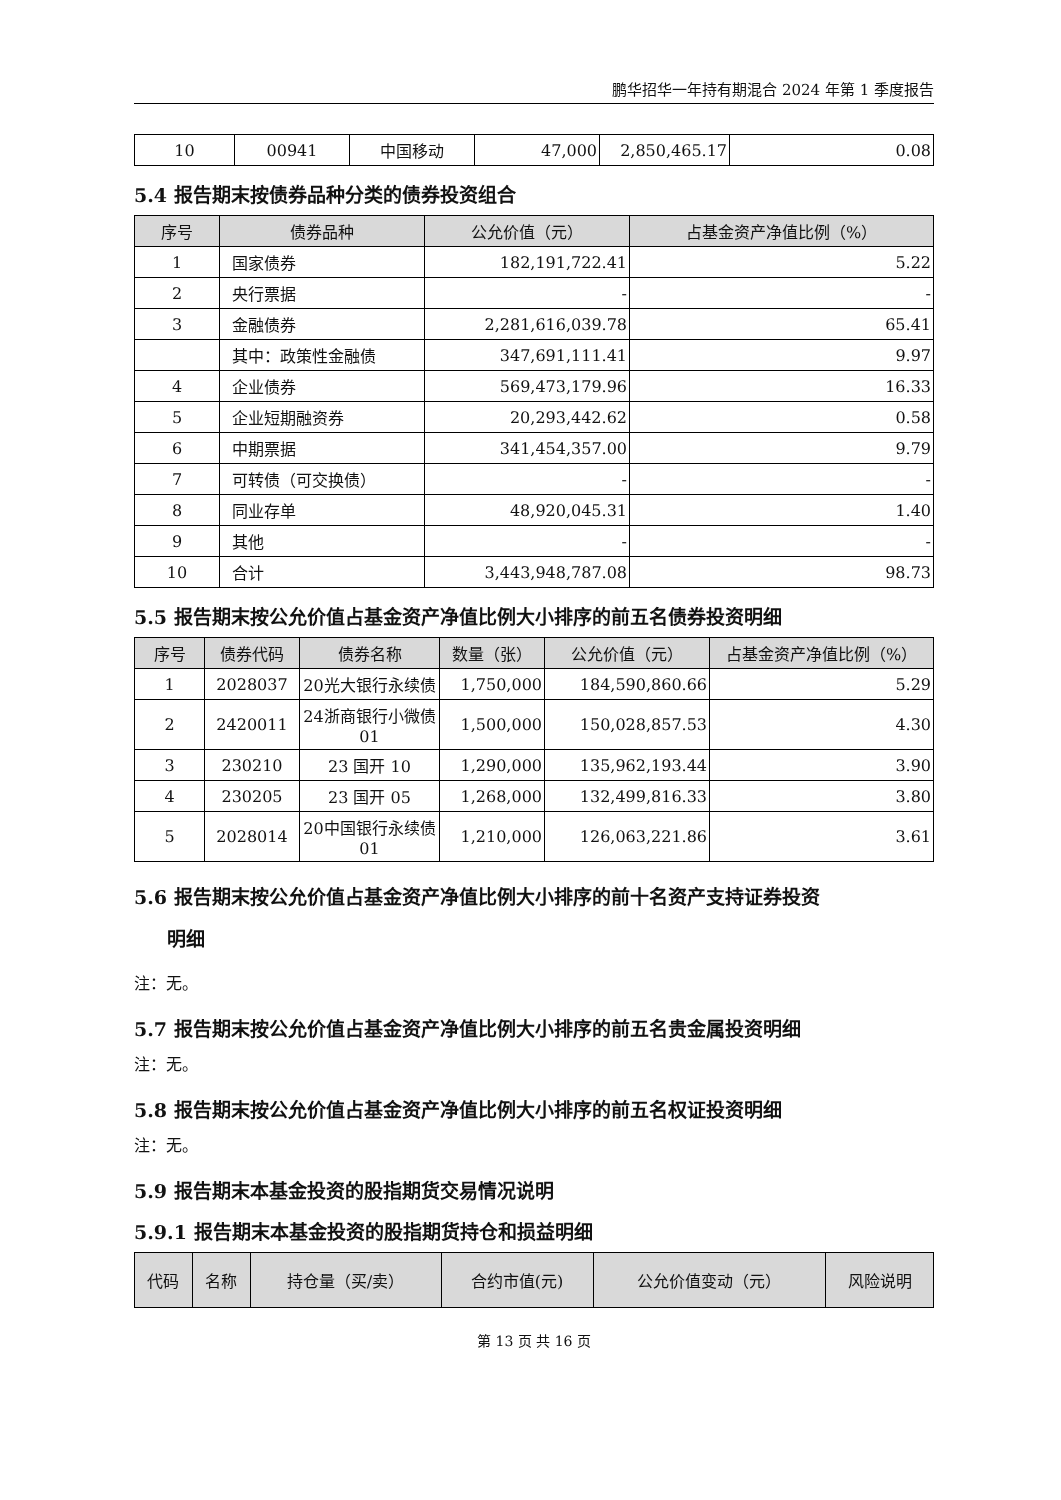鹏华招华一年持有期混合 2024 年第 1 季度报告
| 10 | 00941 | 中国移动 | 47,000 | 2,850,465.17 | 0.08 |
5.4 报告期末按债券品种分类的债券投资组合
| 序号 | 债券品种 | 公允价值（元） | 占基金资产净值比例（%） |
| --- | --- | --- | --- |
| 1 | 国家债券 | 182,191,722.41 | 5.22 |
| 2 | 央行票据 | - | - |
| 3 | 金融债券 | 2,281,616,039.78 | 65.41 |
| | 其中：政策性金融债 | 347,691,111.41 | 9.97 |
| 4 | 企业债券 | 569,473,179.96 | 16.33 |
| 5 | 企业短期融资券 | 20,293,442.62 | 0.58 |
| 6 | 中期票据 | 341,454,357.00 | 9.79 |
| 7 | 可转债（可交换债） | - | - |
| 8 | 同业存单 | 48,920,045.31 | 1.40 |
| 9 | 其他 | - | - |
| 10 | 合计 | 3,443,948,787.08 | 98.73 |
5.5 报告期末按公允价值占基金资产净值比例大小排序的前五名债券投资明细
| 序号 | 债券代码 | 债券名称 | 数量（张） | 公允价值（元） | 占基金资产净值比例（%） |
| --- | --- | --- | --- | --- | --- |
| 1 | 2028037 | 20光大银行永续债 | 1,750,000 | 184,590,860.66 | 5.29 |
| 2 | 2420011 | 24浙商银行小微债 01 | 1,500,000 | 150,028,857.53 | 4.30 |
| 3 | 230210 | 23 国开 10 | 1,290,000 | 135,962,193.44 | 3.90 |
| 4 | 230205 | 23 国开 05 | 1,268,000 | 132,499,816.33 | 3.80 |
| 5 | 2028014 | 20中国银行永续债 01 | 1,210,000 | 126,063,221.86 | 3.61 |
5.6 报告期末按公允价值占基金资产净值比例大小排序的前十名资产支持证券投资
明细
注：无。
5.7 报告期末按公允价值占基金资产净值比例大小排序的前五名贵金属投资明细
注：无。
5.8 报告期末按公允价值占基金资产净值比例大小排序的前五名权证投资明细
注：无。
5.9 报告期末本基金投资的股指期货交易情况说明
5.9.1 报告期末本基金投资的股指期货持仓和损益明细
| 代码 | 名称 | 持仓量（买/卖） | 合约市值(元) | 公允价值变动（元） | 风险说明 |
| --- | --- | --- | --- | --- | --- |
第 13 页 共 16 页